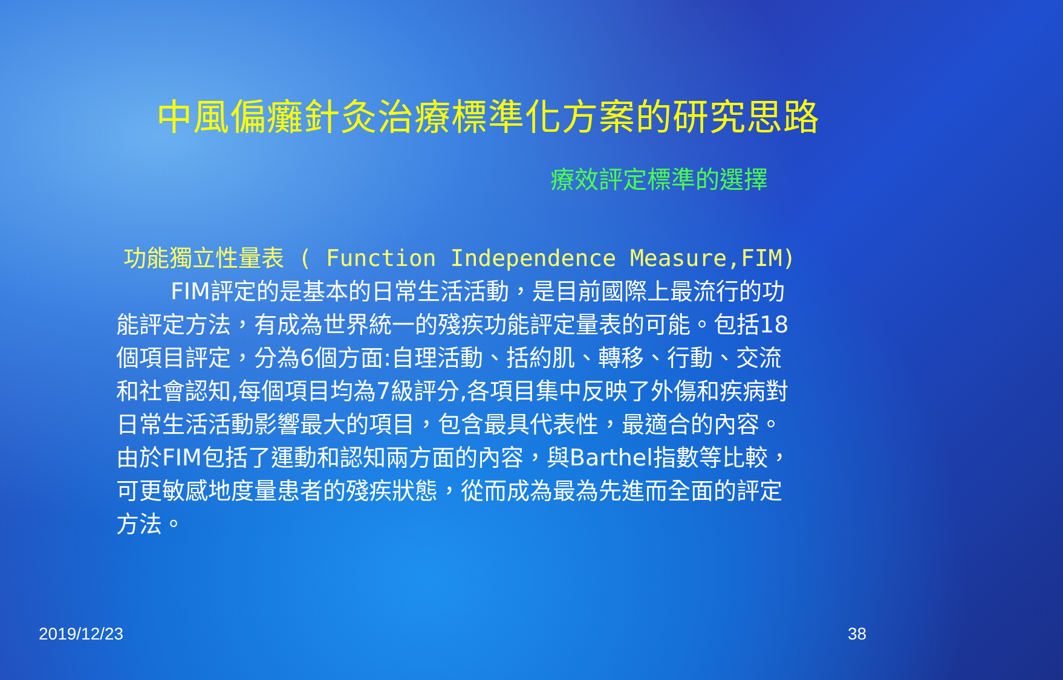中風偏癱針灸治療標準化方案的研究思路
療效評定標準的選擇
功能獨立性量表 ( Function Independence Measure,FIM)
FIM評定的是基本的日常生活活動，是目前國際上最流行的功能評定方法，有成為世界統一的殘疾功能評定量表的可能。包括18個項目評定，分為6個方面:自理活動、括約肌、轉移、行動、交流和社會認知,每個項目均為7級評分,各項目集中反映了外傷和疾病對日常生活活動影響最大的項目，包含最具代表性，最適合的內容。由於FIM包括了運動和認知兩方面的內容，與Barthel指數等比較，可更敏感地度量患者的殘疾狀態，從而成為最為先進而全面的評定方法。
2019/12/23 38